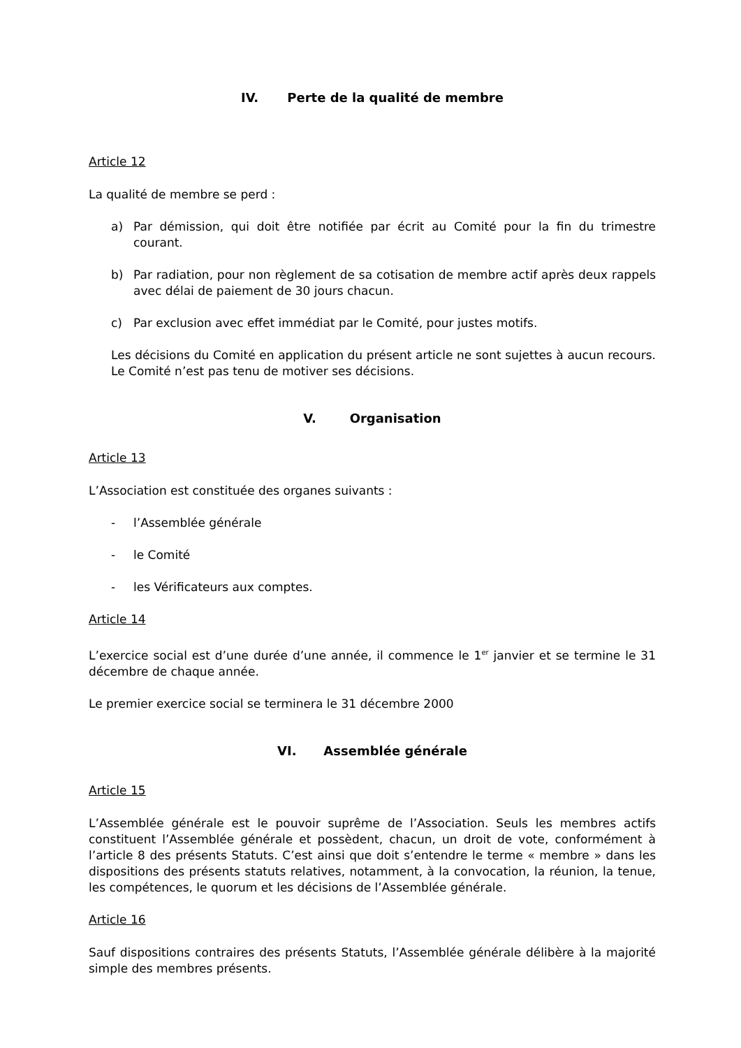IV. Perte de la qualité de membre
Article 12
La qualité de membre se perd :
a) Par démission, qui doit être notifiée par écrit au Comité pour la fin du trimestre courant.
b) Par radiation, pour non règlement de sa cotisation de membre actif après deux rappels avec délai de paiement de 30 jours chacun.
c) Par exclusion avec effet immédiat par le Comité, pour justes motifs.
Les décisions du Comité en application du présent article ne sont sujettes à aucun recours. Le Comité n’est pas tenu de motiver ses décisions.
V. Organisation
Article 13
L’Association est constituée des organes suivants :
- l’Assemblée générale
- le Comité
- les Vérificateurs aux comptes.
Article 14
L’exercice social est d’une durée d’une année, il commence le 1<sup>er</sup> janvier et se termine le 31 décembre de chaque année.
Le premier exercice social se terminera le 31 décembre 2000
VI. Assemblée générale
Article 15
L’Assemblée générale est le pouvoir suprême de l’Association. Seuls les membres actifs constituent l’Assemblée générale et possèdent, chacun, un droit de vote, conformément à l’article 8 des présents Statuts. C’est ainsi que doit s’entendre le terme « membre » dans les dispositions des présents statuts relatives, notamment, à la convocation, la réunion, la tenue, les compétences, le quorum et les décisions de l’Assemblée générale.
Article 16
Sauf dispositions contraires des présents Statuts, l’Assemblée générale délibère à la majorité simple des membres présents.